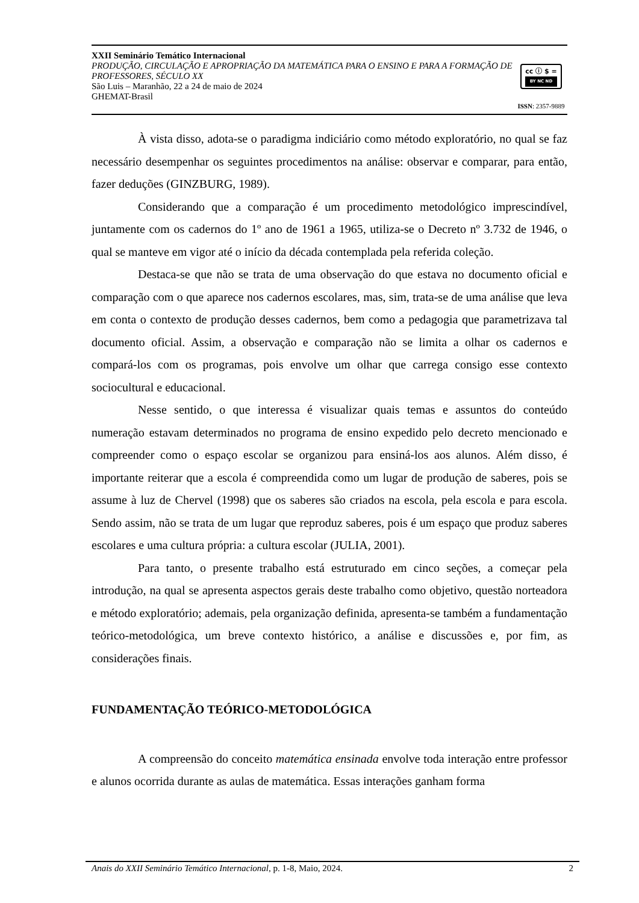XXII Seminário Temático Internacional
PRODUÇÃO, CIRCULAÇÃO E APROPRIAÇÃO DA MATEMÁTICA PARA O ENSINO E PARA A FORMAÇÃO DE PROFESSORES, SÉCULO XX
São Luis – Maranhão, 22 a 24 de maio de 2024
GHEMAT-Brasil
cc ⓘ $ = BY NC ND
ISSN: 2357-9889
À vista disso, adota-se o paradigma indiciário como método exploratório, no qual se faz necessário desempenhar os seguintes procedimentos na análise: observar e comparar, para então, fazer deduções (GINZBURG, 1989).
Considerando que a comparação é um procedimento metodológico imprescindível, juntamente com os cadernos do 1º ano de 1961 a 1965, utiliza-se o Decreto nº 3.732 de 1946, o qual se manteve em vigor até o início da década contemplada pela referida coleção.
Destaca-se que não se trata de uma observação do que estava no documento oficial e comparação com o que aparece nos cadernos escolares, mas, sim, trata-se de uma análise que leva em conta o contexto de produção desses cadernos, bem como a pedagogia que parametrizava tal documento oficial. Assim, a observação e comparação não se limita a olhar os cadernos e compará-los com os programas, pois envolve um olhar que carrega consigo esse contexto sociocultural e educacional.
Nesse sentido, o que interessa é visualizar quais temas e assuntos do conteúdo numeração estavam determinados no programa de ensino expedido pelo decreto mencionado e compreender como o espaço escolar se organizou para ensiná-los aos alunos. Além disso, é importante reiterar que a escola é compreendida como um lugar de produção de saberes, pois se assume à luz de Chervel (1998) que os saberes são criados na escola, pela escola e para escola. Sendo assim, não se trata de um lugar que reproduz saberes, pois é um espaço que produz saberes escolares e uma cultura própria: a cultura escolar (JULIA, 2001).
Para tanto, o presente trabalho está estruturado em cinco seções, a começar pela introdução, na qual se apresenta aspectos gerais deste trabalho como objetivo, questão norteadora e método exploratório; ademais, pela organização definida, apresenta-se também a fundamentação teórico-metodológica, um breve contexto histórico, a análise e discussões e, por fim, as considerações finais.
FUNDAMENTAÇÃO TEÓRICO-METODOLÓGICA
A compreensão do conceito matemática ensinada envolve toda interação entre professor e alunos ocorrida durante as aulas de matemática. Essas interações ganham forma
Anais do XXII Seminário Temático Internacional, p. 1-8, Maio, 2024. 2